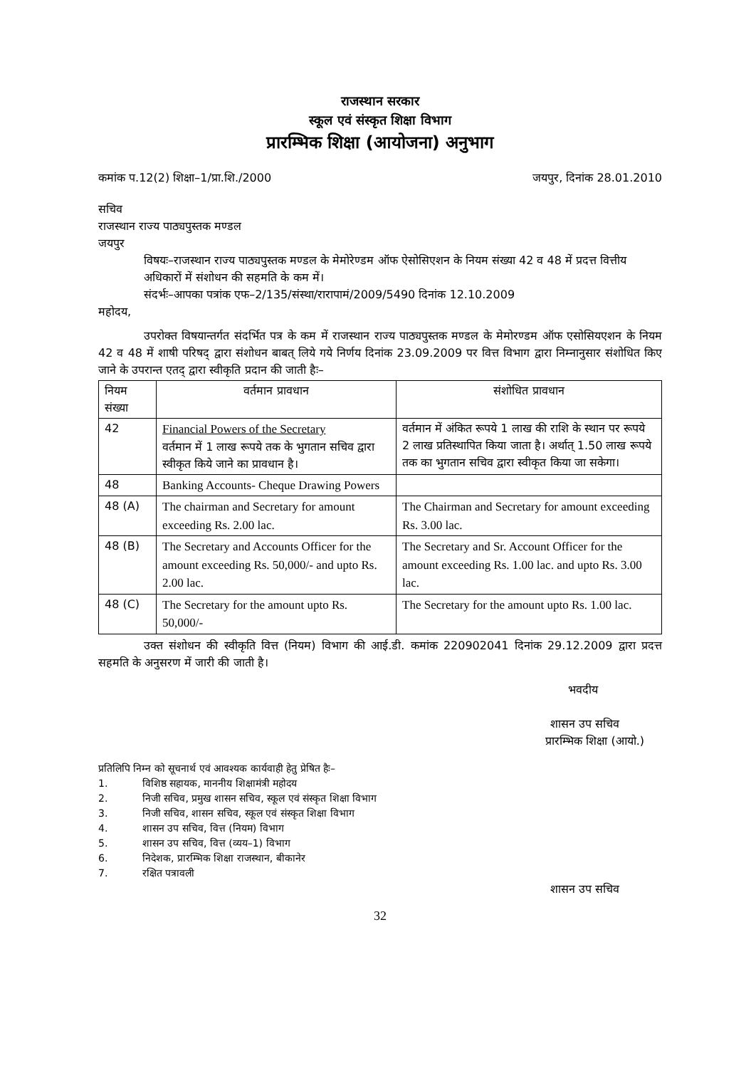राजस्थान सरकार
स्कूल एवं संस्कृत शिक्षा विभाग
प्रारम्भिक शिक्षा (आयोजना) अनुभाग
कमांक प.12(2) शिक्षा–1/प्रा.शि./2000 जयपुर, दिनांक 28.01.2010
सचिव
राजस्थान राज्य पाठ्यपुस्तक मण्डल
जयपुर
विषयः–राजस्थान राज्य पाठ्यपुस्तक मण्डल के मेमोरेण्डम ऑफ ऐसोसिएशन के नियम संख्या 42 व 48 में प्रदत्त वित्तीय अधिकारों में संशोधन की सहमति के कम में।
संदर्भः–आपका पत्रांक एफ–2/135/संस्था/रारापामं/2009/5490 दिनांक 12.10.2009
महोदय,
उपरोक्त विषयान्तर्गत संदर्भित पत्र के कम में राजस्थान राज्य पाठ्यपुस्तक मण्डल के मेमोरण्डम ऑफ एसोसियएशन के नियम 42 व 48 में शाषी परिषद् द्वारा संशोधन बाबत् लिये गये निर्णय दिनांक 23.09.2009 पर वित्त विभाग द्वारा निम्नानुसार संशोधित किए जाने के उपरान्त एतद् द्वारा स्वीकृति प्रदान की जाती हैः–
| नियम संख्या | वर्तमान प्रावधान | संशोधित प्रावधान |
| 42 | Financial Powers of the Secretary वर्तमान में 1 लाख रूपये तक के भुगतान सचिव द्वारा स्वीकृत किये जाने का प्रावधान है। | वर्तमान में अंकित रूपये 1 लाख की राशि के स्थान पर रूपये 2 लाख प्रतिस्थापित किया जाता है। अर्थात् 1.50 लाख रूपये तक का भुगतान सचिव द्वारा स्वीकृत किया जा सकेगा। |
| 48 | Banking Accounts- Cheque Drawing Powers | |
| 48 (A) | The chairman and Secretary for amount exceeding Rs. 2.00 lac. | The Chairman and Secretary for amount exceeding Rs. 3.00 lac. |
| 48 (B) | The Secretary and Accounts Officer for the amount exceeding Rs. 50,000/- and upto Rs. 2.00 lac. | The Secretary and Sr. Account Officer for the amount exceeding Rs. 1.00 lac. and upto Rs. 3.00 lac. |
| 48 (C) | The Secretary for the amount upto Rs. 50,000/- | The Secretary for the amount upto Rs. 1.00 lac. |
उक्त संशोधन की स्वीकृति वित्त (नियम) विभाग की आई.डी. कमांक 220902041 दिनांक 29.12.2009 द्वारा प्रदत्त सहमति के अनुसरण में जारी की जाती है।
भवदीय
शासन उप सचिव
प्रारम्भिक शिक्षा (आयो.)
प्रतिलिपि निम्न को सूचनार्थ एवं आवश्यक कार्यवाही हेतु प्रेषित हैः–
1. विशिष्ठ सहायक, माननीय शिक्षामंत्री महोदय
2. निजी सचिव, प्रमुख शासन सचिव, स्कूल एवं संस्कृत शिक्षा विभाग
3. निजी सचिव, शासन सचिव, स्कूल एवं संस्कृत शिक्षा विभाग
4. शासन उप सचिव, वित्त (नियम) विभाग
5. शासन उप सचिव, वित्त (व्यय–1) विभाग
6. निदेशक, प्रारम्भिक शिक्षा राजस्थान, बीकानेर
7. रक्षित पत्रावली
शासन उप सचिव
32